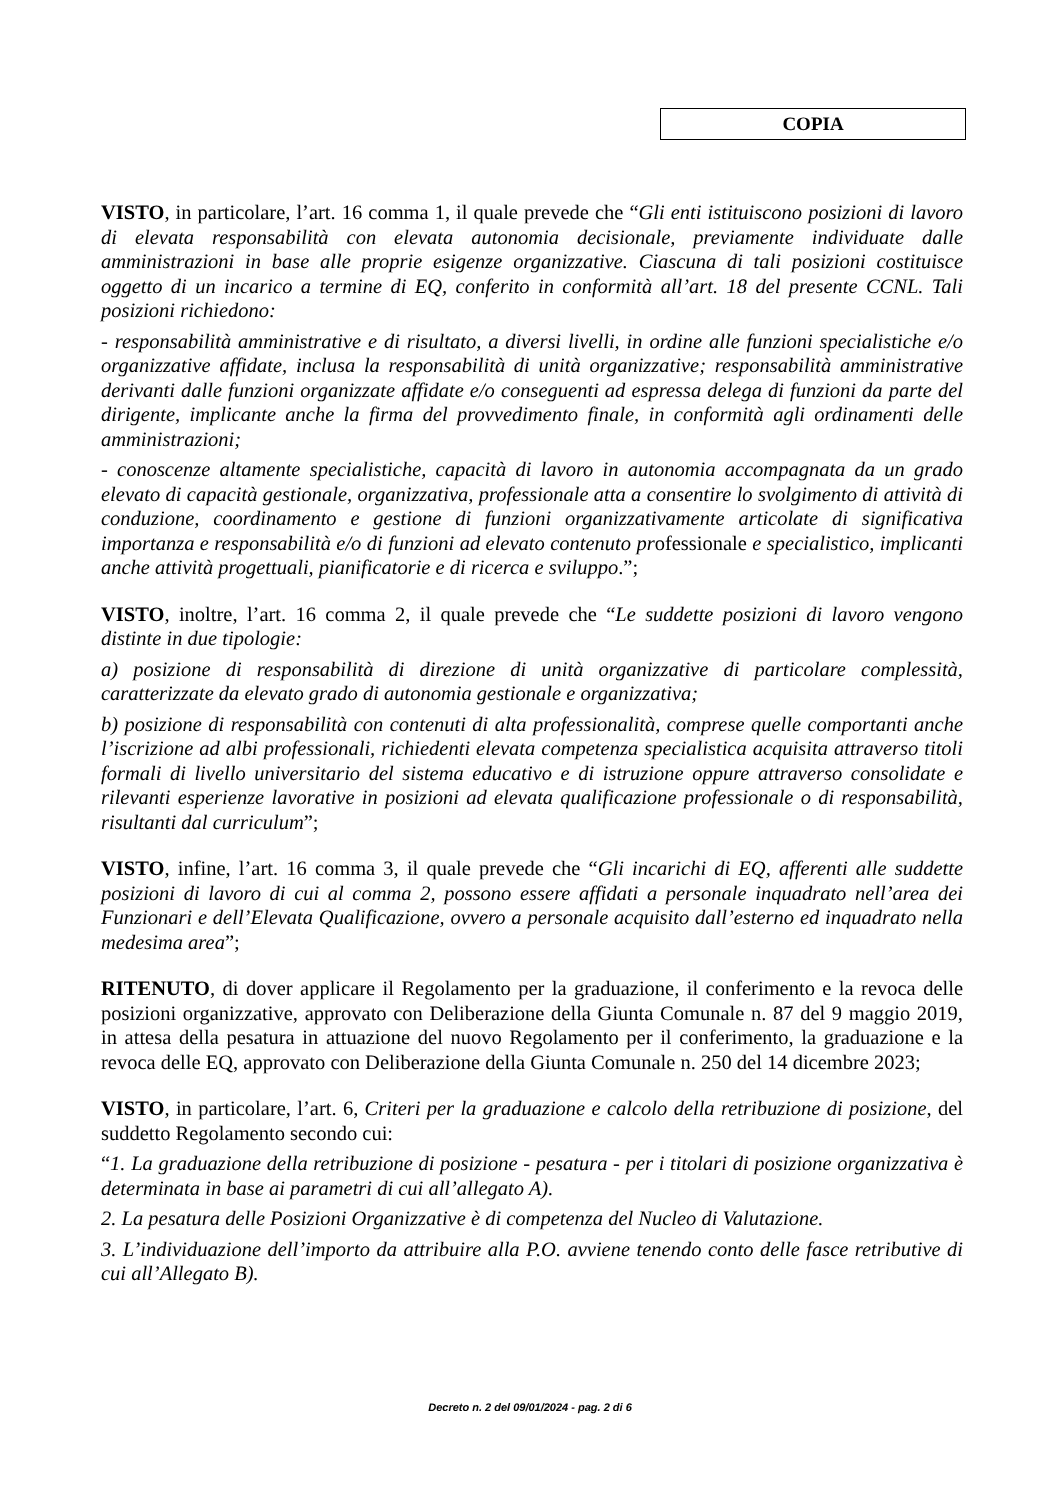COPIA
VISTO, in particolare, l’art. 16 comma 1, il quale prevede che “Gli enti istituiscono posizioni di lavoro di elevata responsabilità con elevata autonomia decisionale, previamente individuate dalle amministrazioni in base alle proprie esigenze organizzative. Ciascuna di tali posizioni costituisce oggetto di un incarico a termine di EQ, conferito in conformità all’art. 18 del presente CCNL. Tali posizioni richiedono:
- responsabilità amministrative e di risultato, a diversi livelli, in ordine alle funzioni specialistiche e/o organizzative affidate, inclusa la responsabilità di unità organizzative; responsabilità amministrative derivanti dalle funzioni organizzate affidate e/o conseguenti ad espressa delega di funzioni da parte del dirigente, implicante anche la firma del provvedimento finale, in conformità agli ordinamenti delle amministrazioni;
- conoscenze altamente specialistiche, capacità di lavoro in autonomia accompagnata da un grado elevato di capacità gestionale, organizzativa, professionale atta a consentire lo svolgimento di attività di conduzione, coordinamento e gestione di funzioni organizzativamente articolate di significativa importanza e responsabilità e/o di funzioni ad elevato contenuto professionale e specialistico, implicanti anche attività progettuali, pianificatorie e di ricerca e sviluppo.”;
VISTO, inoltre, l’art. 16 comma 2, il quale prevede che “Le suddette posizioni di lavoro vengono distinte in due tipologie:
a) posizione di responsabilità di direzione di unità organizzative di particolare complessità, caratterizzate da elevato grado di autonomia gestionale e organizzativa;
b) posizione di responsabilità con contenuti di alta professionalità, comprese quelle comportanti anche l’iscrizione ad albi professionali, richiedenti elevata competenza specialistica acquisita attraverso titoli formali di livello universitario del sistema educativo e di istruzione oppure attraverso consolidate e rilevanti esperienze lavorative in posizioni ad elevata qualificazione professionale o di responsabilità, risultanti dal curriculum”;
VISTO, infine, l’art. 16 comma 3, il quale prevede che “Gli incarichi di EQ, afferenti alle suddette posizioni di lavoro di cui al comma 2, possono essere affidati a personale inquadrato nell’area dei Funzionari e dell’Elevata Qualificazione, ovvero a personale acquisito dall’esterno ed inquadrato nella medesima area”;
RITENUTO, di dover applicare il Regolamento per la graduazione, il conferimento e la revoca delle posizioni organizzative, approvato con Deliberazione della Giunta Comunale n. 87 del 9 maggio 2019, in attesa della pesatura in attuazione del nuovo Regolamento per il conferimento, la graduazione e la revoca delle EQ, approvato con Deliberazione della Giunta Comunale n. 250 del 14 dicembre 2023;
VISTO, in particolare, l’art. 6, Criteri per la graduazione e calcolo della retribuzione di posizione, del suddetto Regolamento secondo cui:
“1. La graduazione della retribuzione di posizione - pesatura - per i titolari di posizione organizzativa è determinata in base ai parametri di cui all’allegato A).
2. La pesatura delle Posizioni Organizzative è di competenza del Nucleo di Valutazione.
3. L’individuazione dell’importo da attribuire alla P.O. avviene tenendo conto delle fasce retributive di cui all’Allegato B).
Decreto n. 2 del 09/01/2024 - pag. 2 di 6